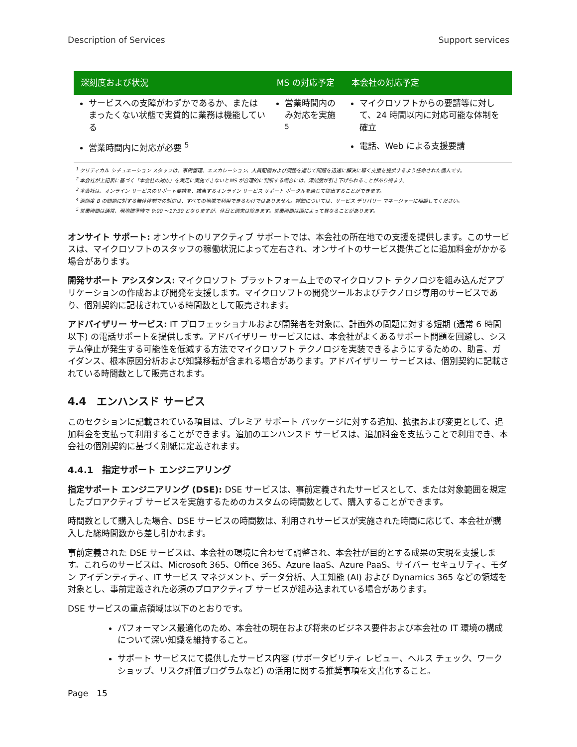Description of Services Support services
| 深刻度および状況 | MS の対応予定 | 本会社の対応予定 |
| --- | --- | --- |
| サービスへの支障がわずかであるか、またはまったくない状態で実質的に業務は機能している 営業時間内に対応が必要 <sup>5</sup> | 営業時間内のみ対応を実施 <sup>5</sup> | マイクロソフトからの要請等に対して、24 時間以内に対応可能な体制を確立 電話、Web による支援要請 |
<sup>1</sup> クリティカル シチュエーション スタッフは、事例管理、エスカレーション、人員配備および調整を通じて問題を迅速に解決に導く支援を提供するよう任命された個人です。
<sup>2</sup> 本会社が上記表に基づく「本会社の対応」を満足に実施できないとMS が合理的に判断する場合には、深刻度が引き下げられることがあり得ます。
<sup>3</sup> 本会社は、オンライン サービスのサポート要請を、該当するオンライン サービス サポート ポータルを通じて提出することができます。
<sup>4</sup> 深刻度 B の問題に対する無休体制での対応は、すべての地域で利用できるわけではありません。詳細については、サービス デリバリー マネージャーに相談してください。
<sup>5</sup> 営業時間は通常、現地標準時で 9:00 ～17:30 となりますが、休日と週末は除きます。営業時間は国によって異なることがあります。
オンサイト サポート: オンサイトのリアクティブ サポートでは、本会社の所在地での支援を提供します。このサービスは、マイクロソフトのスタッフの稼働状況によって左右され、オンサイトのサービス提供ごとに追加料金がかかる場合があります。
開発サポート アシスタンス: マイクロソフト プラットフォーム上でのマイクロソフト テクノロジを組み込んだアプリケーションの作成および開発を支援します。マイクロソフトの開発ツールおよびテクノロジ専用のサービスであり、個別契約に記載されている時間数として販売されます。
アドバイザリー サービス: IT プロフェッショナルおよび開発者を対象に、計画外の問題に対する短期 (通常 6 時間以下) の電話サポートを提供します。アドバイザリー サービスには、本会社がよくあるサポート問題を回避し、システム停止が発生する可能性を低減する方法でマイクロソフト テクノロジを実装できるようにするための、助言、ガイダンス、根本原因分析および知識移転が含まれる場合があります。アドバイザリー サービスは、個別契約に記載されている時間数として販売されます。
4.4　エンハンスド サービス
このセクションに記載されている項目は、プレミア サポート パッケージに対する追加、拡張および変更として、追加料金を支払って利用することができます。追加のエンハンスド サービスは、追加料金を支払うことで利用でき、本会社の個別契約に基づく別紙に定義されます。
4.4.1　指定サポート エンジニアリング
指定サポート エンジニアリング (DSE): DSE サービスは、事前定義されたサービスとして、または対象範囲を規定したプロアクティブ サービスを実施するためのカスタムの時間数として、購入することができます。
時間数として購入した場合、DSE サービスの時間数は、利用されサービスが実施された時間に応じて、本会社が購入した総時間数から差し引かれます。
事前定義された DSE サービスは、本会社の環境に合わせて調整され、本会社が目的とする成果の実現を支援します。これらのサービスは、Microsoft 365、Office 365、Azure IaaS、Azure PaaS、サイバー セキュリティ、モダン アイデンティティ、IT サービス マネジメント、データ分析、人工知能 (AI) および Dynamics 365 などの領域を対象とし、事前定義された必須のプロアクティブ サービスが組み込まれている場合があります。
DSE サービスの重点領域は以下のとおりです。
パフォーマンス最適化のため、本会社の現在および将来のビジネス要件および本会社の IT 環境の構成について深い知識を維持すること。
サポート サービスにて提供したサービス内容 (サポータビリティ レビュー、ヘルス チェック、ワークショップ、リスク評価プログラムなど) の活用に関する推奨事項を文書化すること。
Page　15